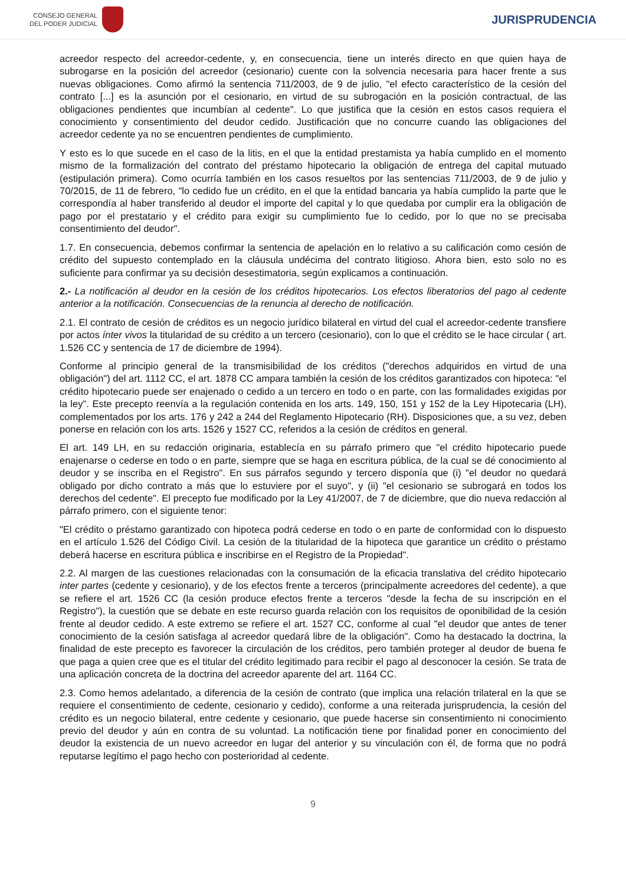CONSEJO GENERAL
DEL PODER JUDICIAL
JURISPRUDENCIA
acreedor respecto del acreedor-cedente, y, en consecuencia, tiene un interés directo en que quien haya de subrogarse en la posición del acreedor (cesionario) cuente con la solvencia necesaria para hacer frente a sus nuevas obligaciones. Como afirmó la sentencia 711/2003, de 9 de julio, "el efecto característico de la cesión del contrato [...] es la asunción por el cesionario, en virtud de su subrogación en la posición contractual, de las obligaciones pendientes que incumbían al cedente". Lo que justifica que la cesión en estos casos requiera el conocimiento y consentimiento del deudor cedido. Justificación que no concurre cuando las obligaciones del acreedor cedente ya no se encuentren pendientes de cumplimiento.
Y esto es lo que sucede en el caso de la litis, en el que la entidad prestamista ya había cumplido en el momento mismo de la formalización del contrato del préstamo hipotecario la obligación de entrega del capital mutuado (estipulación primera). Como ocurría también en los casos resueltos por las sentencias 711/2003, de 9 de julio y 70/2015, de 11 de febrero, "lo cedido fue un crédito, en el que la entidad bancaria ya había cumplido la parte que le correspondía al haber transferido al deudor el importe del capital y lo que quedaba por cumplir era la obligación de pago por el prestatario y el crédito para exigir su cumplimiento fue lo cedido, por lo que no se precisaba consentimiento del deudor".
1.7. En consecuencia, debemos confirmar la sentencia de apelación en lo relativo a su calificación como cesión de crédito del supuesto contemplado en la cláusula undécima del contrato litigioso. Ahora bien, esto solo no es suficiente para confirmar ya su decisión desestimatoria, según explicamos a continuación.
2.- La notificación al deudor en la cesión de los créditos hipotecarios. Los efectos liberatorios del pago al cedente anterior a la notificación. Consecuencias de la renuncia al derecho de notificación.
2.1. El contrato de cesión de créditos es un negocio jurídico bilateral en virtud del cual el acreedor-cedente transfiere por actos ínter vivos la titularidad de su crédito a un tercero (cesionario), con lo que el crédito se le hace circular ( art. 1.526 CC y sentencia de 17 de diciembre de 1994).
Conforme al principio general de la transmisibilidad de los créditos ("derechos adquiridos en virtud de una obligación") del art. 1112 CC, el art. 1878 CC ampara también la cesión de los créditos garantizados con hipoteca: "el crédito hipotecario puede ser enajenado o cedido a un tercero en todo o en parte, con las formalidades exigidas por la ley". Este precepto reenvía a la regulación contenida en los arts. 149, 150, 151 y 152 de la Ley Hipotecaria (LH), complementados por los arts. 176 y 242 a 244 del Reglamento Hipotecario (RH). Disposiciones que, a su vez, deben ponerse en relación con los arts. 1526 y 1527 CC, referidos a la cesión de créditos en general.
El art. 149 LH, en su redacción originaria, establecía en su párrafo primero que "el crédito hipotecario puede enajenarse o cederse en todo o en parte, siempre que se haga en escritura pública, de la cual se dé conocimiento al deudor y se inscriba en el Registro". En sus párrafos segundo y tercero disponía que (i) "el deudor no quedará obligado por dicho contrato a más que lo estuviere por el suyo", y (ii) "el cesionario se subrogará en todos los derechos del cedente". El precepto fue modificado por la Ley 41/2007, de 7 de diciembre, que dio nueva redacción al párrafo primero, con el siguiente tenor:
"El crédito o préstamo garantizado con hipoteca podrá cederse en todo o en parte de conformidad con lo dispuesto en el artículo 1.526 del Código Civil. La cesión de la titularidad de la hipoteca que garantice un crédito o préstamo deberá hacerse en escritura pública e inscribirse en el Registro de la Propiedad".
2.2. Al margen de las cuestiones relacionadas con la consumación de la eficacia translativa del crédito hipotecario inter partes (cedente y cesionario), y de los efectos frente a terceros (principalmente acreedores del cedente), a que se refiere el art. 1526 CC (la cesión produce efectos frente a terceros "desde la fecha de su inscripción en el Registro"), la cuestión que se debate en este recurso guarda relación con los requisitos de oponibilidad de la cesión frente al deudor cedido. A este extremo se refiere el art. 1527 CC, conforme al cual "el deudor que antes de tener conocimiento de la cesión satisfaga al acreedor quedará libre de la obligación". Como ha destacado la doctrina, la finalidad de este precepto es favorecer la circulación de los créditos, pero también proteger al deudor de buena fe que paga a quien cree que es el titular del crédito legitimado para recibir el pago al desconocer la cesión. Se trata de una aplicación concreta de la doctrina del acreedor aparente del art. 1164 CC.
2.3. Como hemos adelantado, a diferencia de la cesión de contrato (que implica una relación trilateral en la que se requiere el consentimiento de cedente, cesionario y cedido), conforme a una reiterada jurisprudencia, la cesión del crédito es un negocio bilateral, entre cedente y cesionario, que puede hacerse sin consentimiento ni conocimiento previo del deudor y aún en contra de su voluntad. La notificación tiene por finalidad poner en conocimiento del deudor la existencia de un nuevo acreedor en lugar del anterior y su vinculación con él, de forma que no podrá reputarse legítimo el pago hecho con posterioridad al cedente.
9